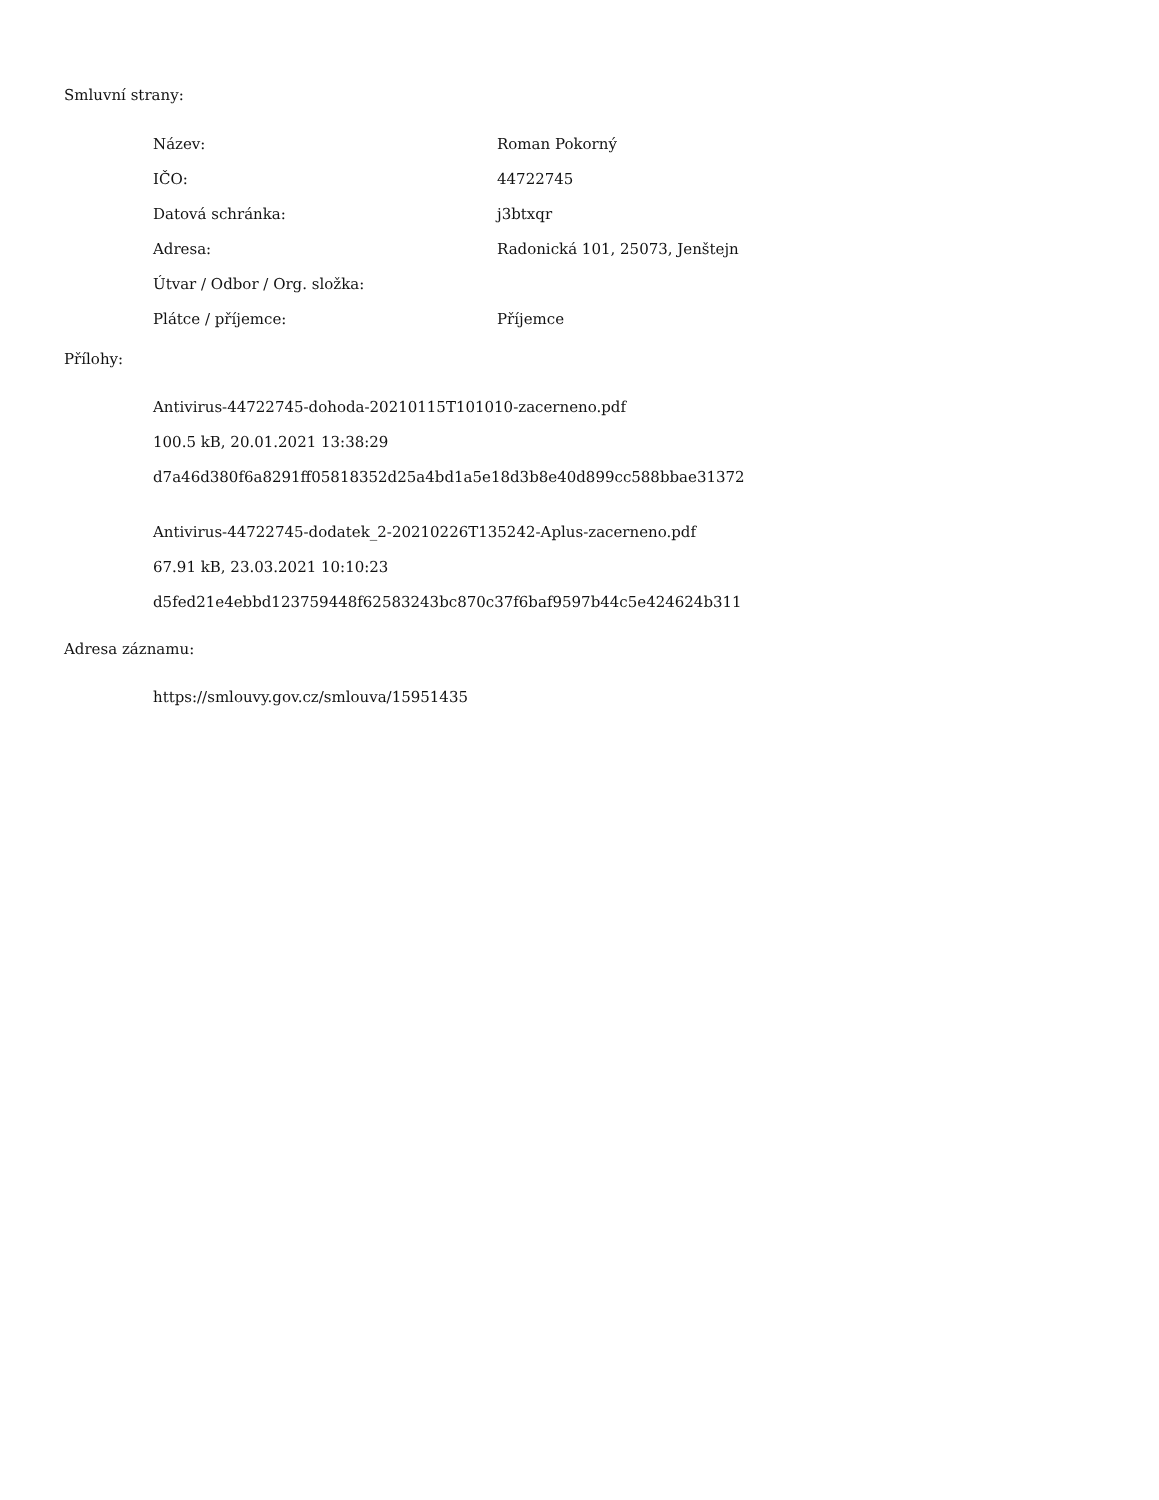Smluvní strany:
| Název: | Roman Pokorný |
| IČO: | 44722745 |
| Datová schránka: | j3btxqr |
| Adresa: | Radonická 101, 25073, Jenštejn |
| Útvar / Odbor / Org. složka: | |
| Plátce / příjemce: | Příjemce |
Přílohy:
Antivirus-44722745-dohoda-20210115T101010-zacerneno.pdf
100.5 kB, 20.01.2021 13:38:29
d7a46d380f6a8291ff05818352d25a4bd1a5e18d3b8e40d899cc588bbae31372
Antivirus-44722745-dodatek_2-20210226T135242-Aplus-zacerneno.pdf
67.91 kB, 23.03.2021 10:10:23
d5fed21e4ebbd123759448f62583243bc870c37f6baf9597b44c5e424624b311
Adresa záznamu:
https://smlouvy.gov.cz/smlouva/15951435